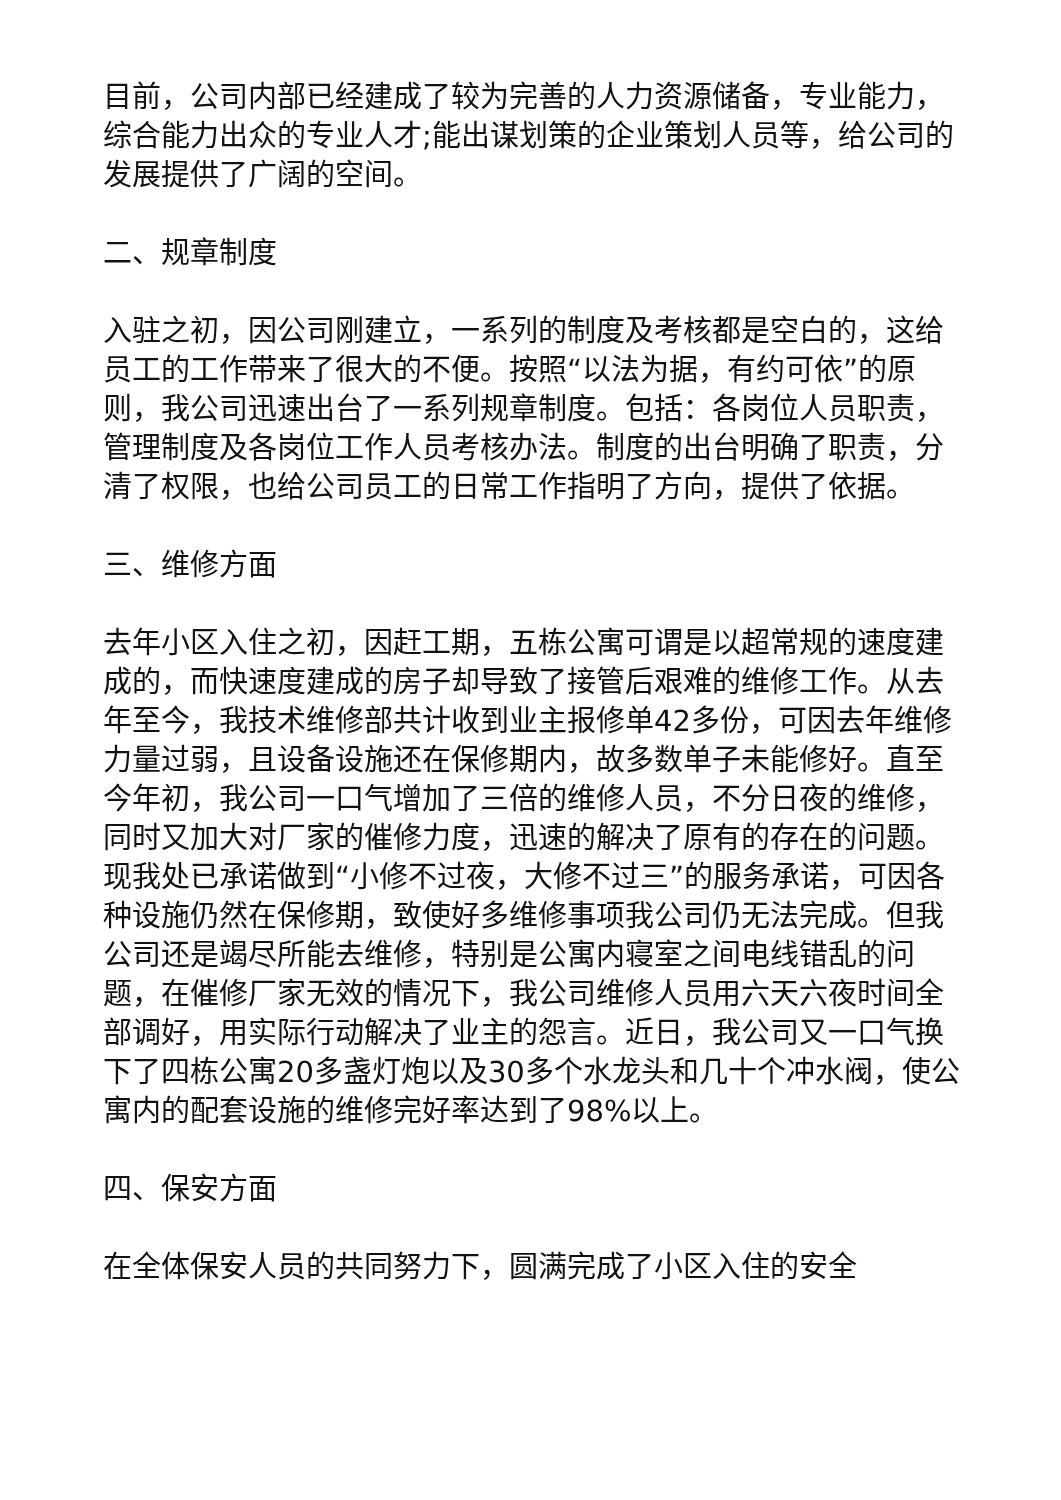目前，公司内部已经建成了较为完善的人力资源储备，专业能力，综合能力出众的专业人才;能出谋划策的企业策划人员等，给公司的发展提供了广阔的空间。
二、规章制度
入驻之初，因公司刚建立，一系列的制度及考核都是空白的，这给员工的工作带来了很大的不便。按照“以法为据，有约可依”的原则，我公司迅速出台了一系列规章制度。包括：各岗位人员职责，管理制度及各岗位工作人员考核办法。制度的出台明确了职责，分清了权限，也给公司员工的日常工作指明了方向，提供了依据。
三、维修方面
去年小区入住之初，因赶工期，五栋公寓可谓是以超常规的速度建成的，而快速度建成的房子却导致了接管后艰难的维修工作。从去年至今，我技术维修部共计收到业主报修单42多份，可因去年维修力量过弱，且设备设施还在保修期内，故多数单子未能修好。直至今年初，我公司一口气增加了三倍的维修人员，不分日夜的维修，同时又加大对厂家的催修力度，迅速的解决了原有的存在的问题。现我处已承诺做到“小修不过夜，大修不过三”的服务承诺，可因各种设施仍然在保修期，致使好多维修事项我公司仍无法完成。但我公司还是竭尽所能去维修，特别是公寓内寝室之间电线错乱的问题，在催修厂家无效的情况下，我公司维修人员用六天六夜时间全部调好，用实际行动解决了业主的怨言。近日，我公司又一口气换下了四栋公寓20多盏灯炮以及30多个水龙头和几十个冲水阀，使公寓内的配套设施的维修完好率达到了98%以上。
四、保安方面
在全体保安人员的共同努力下，圆满完成了小区入住的安全